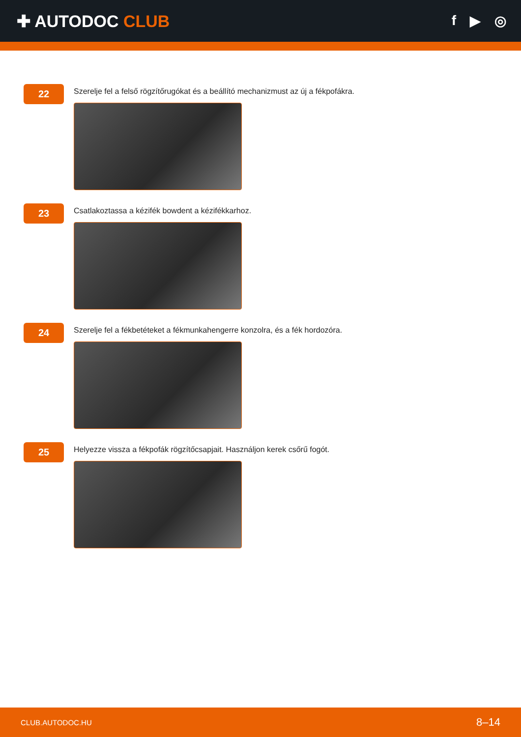✚ AUTODOC CLUB
f ▶ ◎
22
Szerelje fel a felső rögzítőrugókat és a beállító mechanizmust az új a fékpofákra.
23
Csatlakoztassa a kézifék bowdent a kézifékkarhoz.
24
Szerelje fel a fékbetéteket a fékmunkahengerre konzolra, és a fék hordozóra.
25
Helyezze vissza a fékpofák rögzítőcsapjait. Használjon kerek csőrű fogót.
CLUB.AUTODOC.HU 8–14